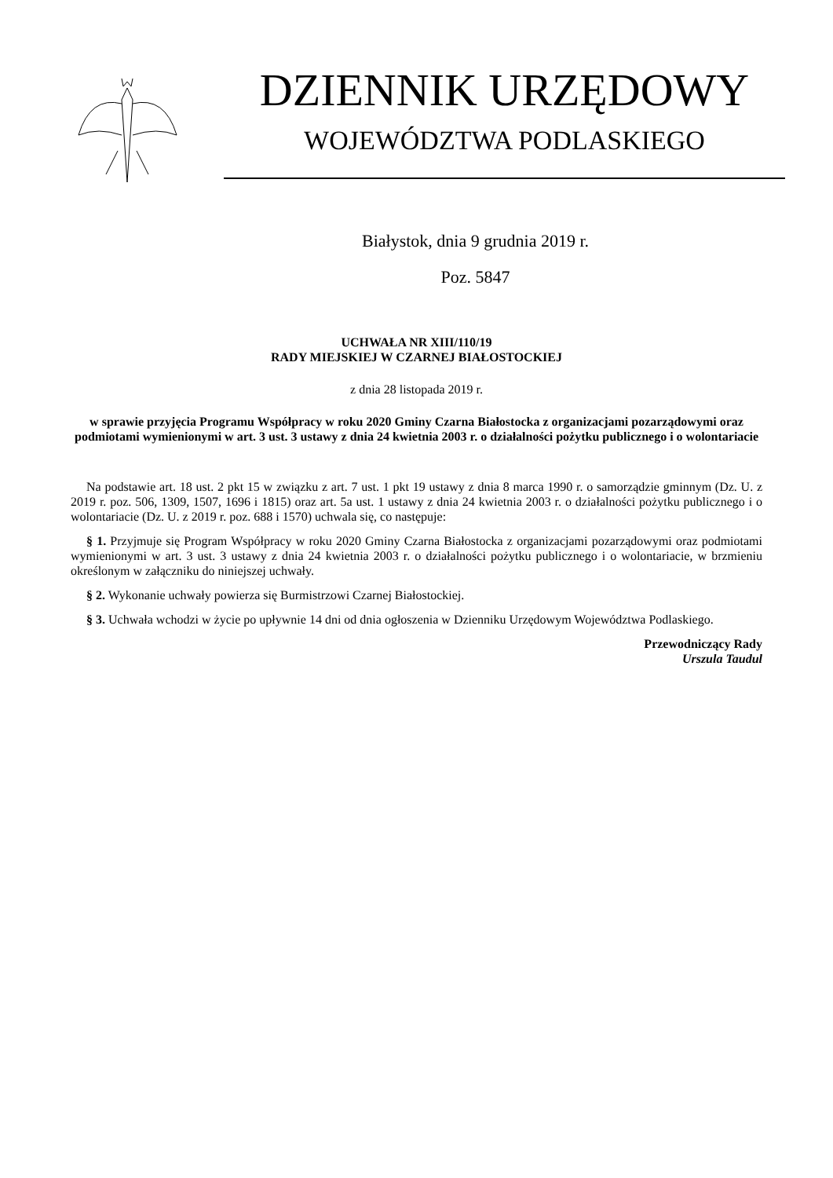DZIENNIK URZĘDOWY
WOJEWÓDZTWA PODLASKIEGO
Białystok, dnia 9 grudnia 2019 r.
Poz. 5847
UCHWAŁA NR XIII/110/19
RADY MIEJSKIEJ W CZARNEJ BIAŁOSTOCKIEJ
z dnia 28 listopada 2019 r.
w sprawie przyjęcia Programu Współpracy w roku 2020 Gminy Czarna Białostocka z organizacjami pozarządowymi oraz podmiotami wymienionymi w art. 3 ust. 3 ustawy z dnia 24 kwietnia 2003 r. o działalności pożytku publicznego i o wolontariacie
Na podstawie art. 18 ust. 2 pkt 15 w związku z art. 7 ust. 1 pkt 19 ustawy z dnia 8 marca 1990 r. o samorządzie gminnym (Dz. U. z 2019 r. poz. 506, 1309, 1507, 1696 i 1815) oraz art. 5a ust. 1 ustawy z dnia 24 kwietnia 2003 r. o działalności pożytku publicznego i o wolontariacie (Dz. U. z 2019 r. poz. 688 i 1570) uchwala się, co następuje:
§ 1. Przyjmuje się Program Współpracy w roku 2020 Gminy Czarna Białostocka z organizacjami pozarządowymi oraz podmiotami wymienionymi w art. 3 ust. 3 ustawy z dnia 24 kwietnia 2003 r. o działalności pożytku publicznego i o wolontariacie, w brzmieniu określonym w załączniku do niniejszej uchwały.
§ 2. Wykonanie uchwały powierza się Burmistrzowi Czarnej Białostockiej.
§ 3. Uchwała wchodzi w życie po upływnie 14 dni od dnia ogłoszenia w Dzienniku Urzędowym Województwa Podlaskiego.
Przewodniczący Rady
Urszula Taudul